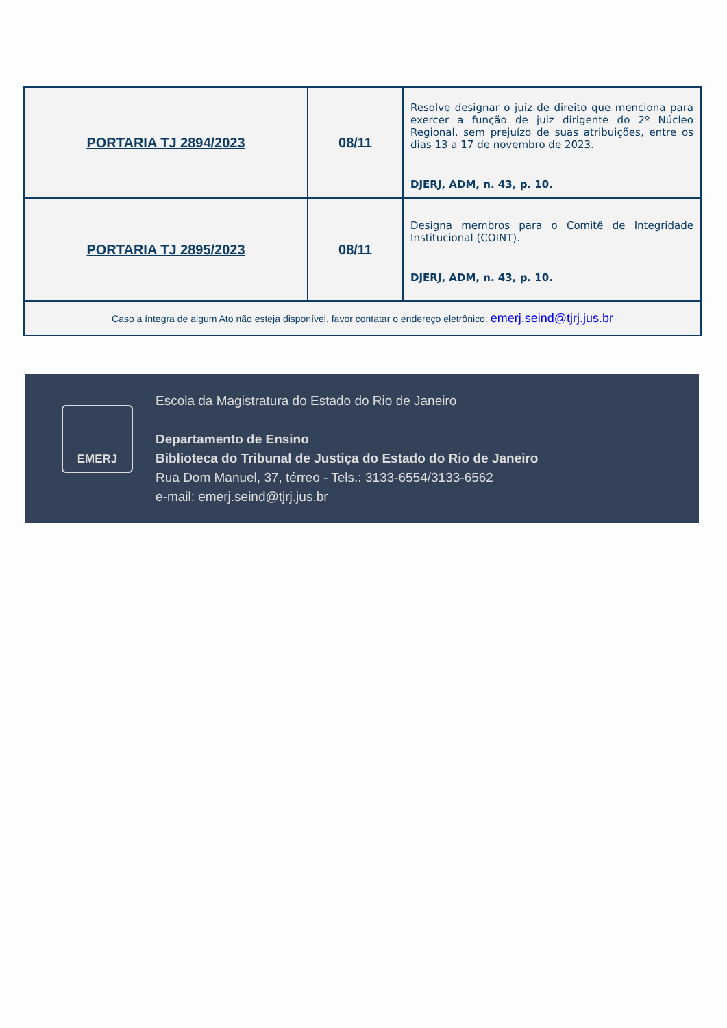| PORTARIA TJ 2894/2023 | 08/11 | Resolve designar o juiz de direito que menciona para exercer a função de juiz dirigente do 2º Núcleo Regional, sem prejuízo de suas atribuições, entre os dias 13 a 17 de novembro de 2023. DJERJ, ADM, n. 43, p. 10. |
| PORTARIA TJ 2895/2023 | 08/11 | Designa membros para o Comitê de Integridade Institucional (COINT). DJERJ, ADM, n. 43, p. 10. |
| Caso a íntegra de algum Ato não esteja disponível, favor contatar o endereço eletrônico: emerj.seind@tjrj.jus.br | | |
EMERJ
Escola da Magistratura do Estado do Rio de Janeiro
Departamento de Ensino
Biblioteca do Tribunal de Justiça do Estado do Rio de Janeiro
Rua Dom Manuel, 37, térreo - Tels.: 3133-6554/3133-6562
e-mail: emerj.seind@tjrj.jus.br